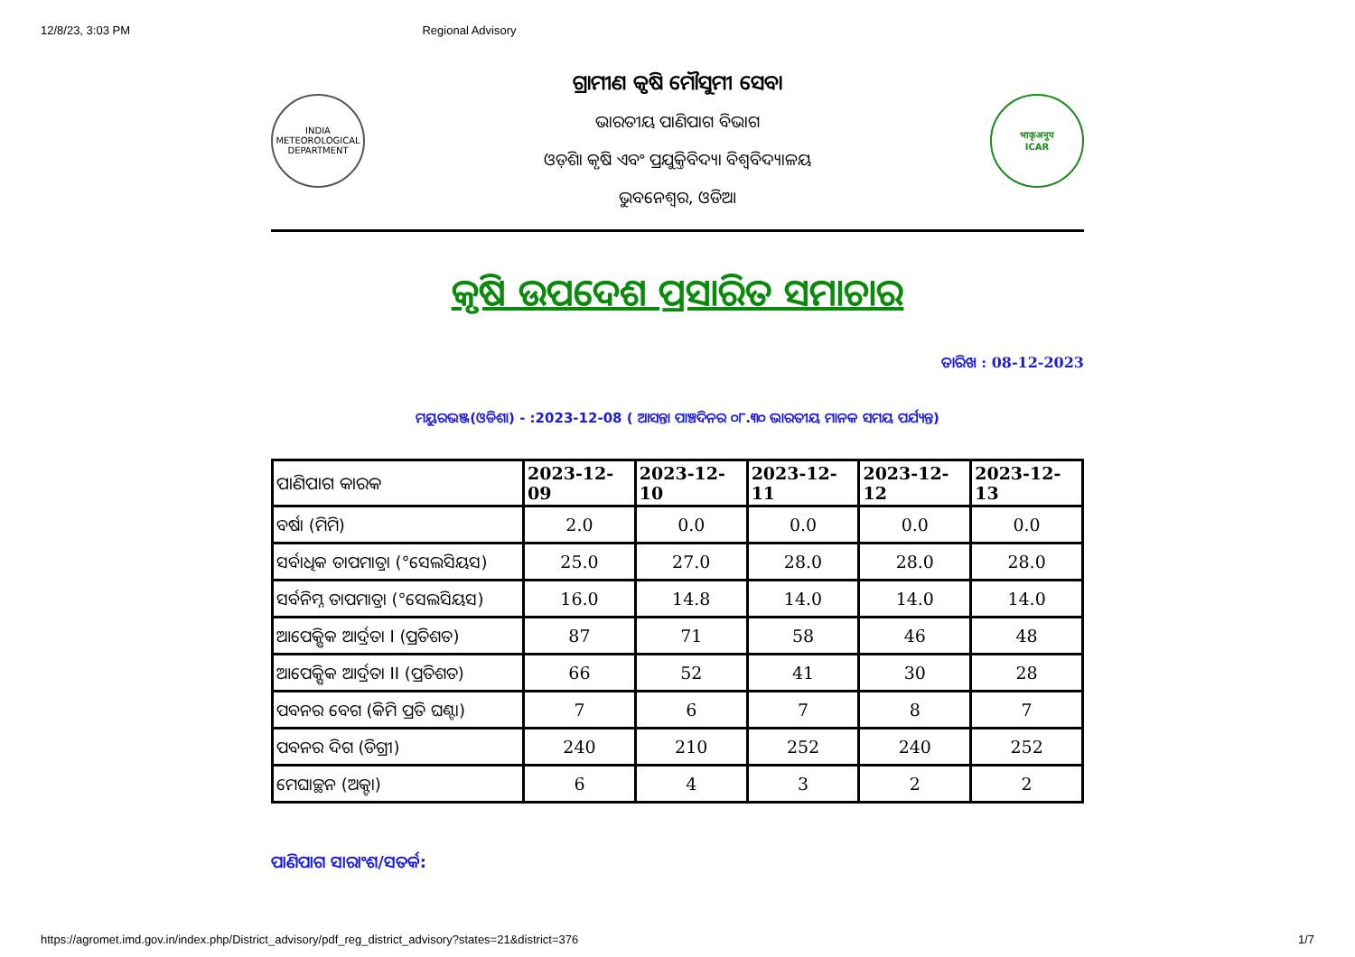12/8/23, 3:03 PM Regional Advisory
INDIA METEOROLOGICAL DEPARTMENT
ଗ୍ରାମୀଣ କୃଷି ମୌସୁମୀ ସେବା
ଭାରତୀୟ ପାଣିପାଗ ବିଭାଗ
ଓଡ଼ିଶା କୃଷି ଏବଂ ପ୍ରଯୁକ୍ତିବିଦ୍ୟା ବିଶ୍ୱବିଦ୍ୟାଳୟ
ଭୁବନେଶ୍ୱର, ଓଡିଆ
भाकृअनुप
ICAR
କୃଷି ଉପଦେଶ ପ୍ରସାରିତ ସମାଚାର
ତାରିଖ : 08-12-2023
ମୟୁରଭଞ୍ଜ(ଓଡିଶା) - :2023-12-08 ( ଆସନ୍ତା ପାଞ୍ଚଦିନର ୦୮.୩୦ ଭାରତୀୟ ମାନକ ସମୟ ପର୍ଯ୍ୟନ୍ତ)
| ପାଣିପାଗ କାରକ | 2023-12-09 | 2023-12-10 | 2023-12-11 | 2023-12-12 | 2023-12-13 |
| --- | --- | --- | --- | --- | --- |
| ବର୍ଷା (ମିମି) | 2.0 | 0.0 | 0.0 | 0.0 | 0.0 |
| ସର୍ବାଧିକ ତାପମାତ୍ରା (°ସେଲସିୟସ) | 25.0 | 27.0 | 28.0 | 28.0 | 28.0 |
| ସର୍ବନିମ୍ନ ତାପମାତ୍ରା (°ସେଲସିୟସ) | 16.0 | 14.8 | 14.0 | 14.0 | 14.0 |
| ଆପେକ୍ଷିକ ଆର୍ଦ୍ରତା I (ପ୍ରତିଶତ) | 87 | 71 | 58 | 46 | 48 |
| ଆପେକ୍ଷିକ ଆର୍ଦ୍ରତା II (ପ୍ରତିଶତ) | 66 | 52 | 41 | 30 | 28 |
| ପବନର ବେଗ (କିମି ପ୍ରତି ଘଣ୍ଟା) | 7 | 6 | 7 | 8 | 7 |
| ପବନର ଦିଗ (ଡିଗ୍ରୀ) | 240 | 210 | 252 | 240 | 252 |
| ମେଘାଚ୍ଛନ (ଅକ୍ଟା) | 6 | 4 | 3 | 2 | 2 |
ପାଣିପାଗ ସାରାଂଶ/ସତର୍କ:
https://agromet.imd.gov.in/index.php/District_advisory/pdf_reg_district_advisory?states=21&district=376 1/7